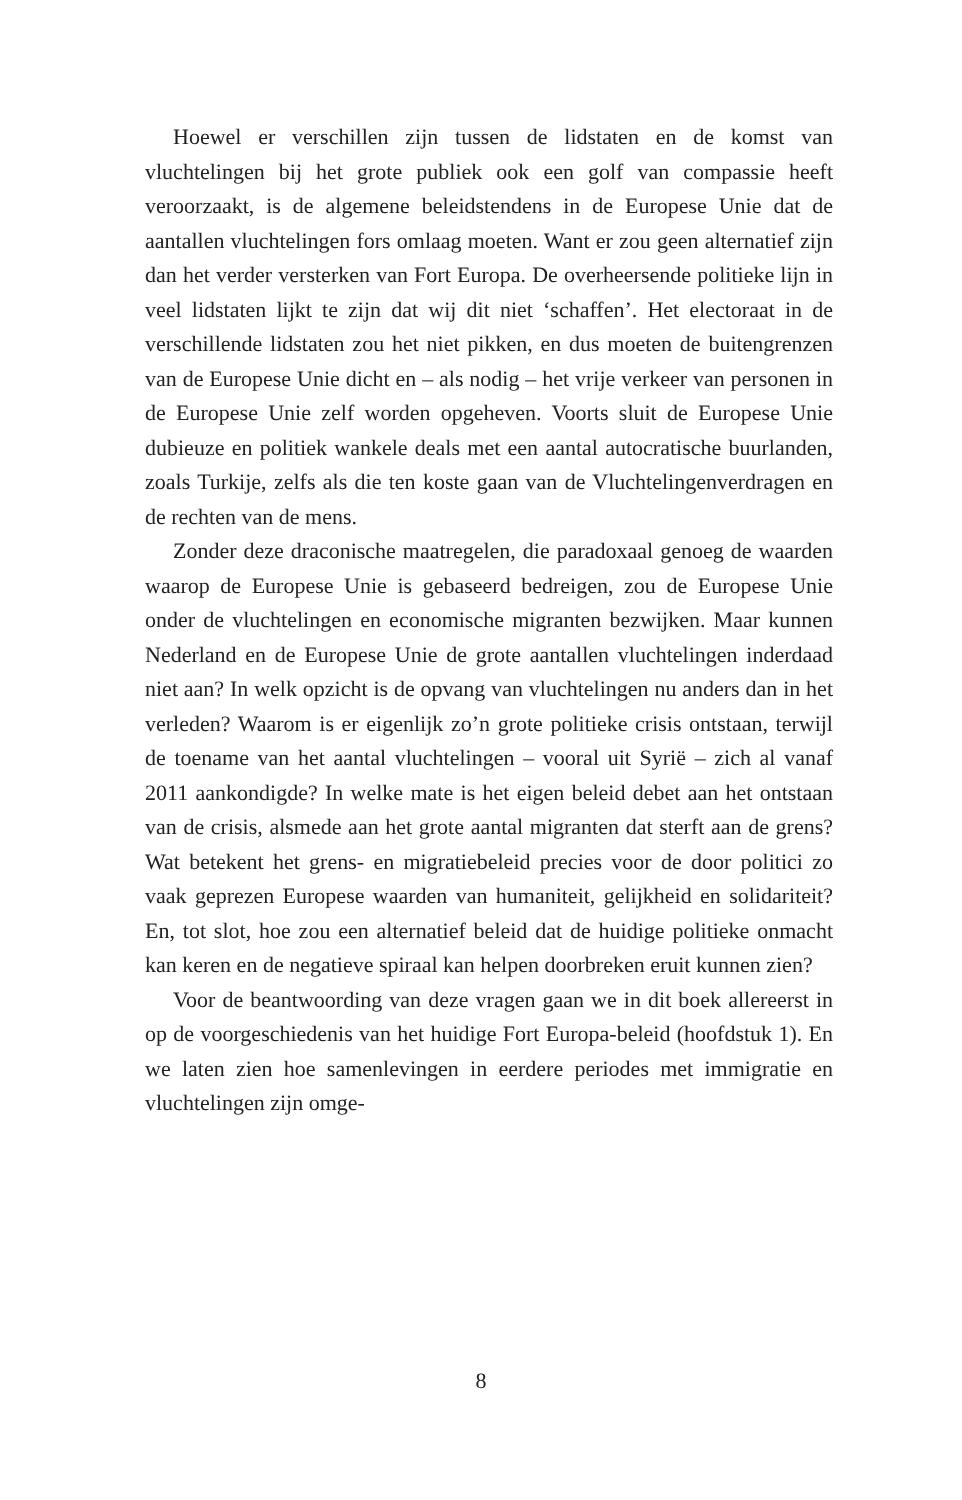Hoewel er verschillen zijn tussen de lidstaten en de komst van vluchtelingen bij het grote publiek ook een golf van compassie heeft veroorzaakt, is de algemene beleidstendens in de Europese Unie dat de aantallen vluchtelingen fors omlaag moeten. Want er zou geen alternatief zijn dan het verder versterken van Fort Europa. De overheersende politieke lijn in veel lidstaten lijkt te zijn dat wij dit niet ‘schaffen’. Het electoraat in de verschillende lidstaten zou het niet pikken, en dus moeten de buitengrenzen van de Europese Unie dicht en – als nodig – het vrije verkeer van personen in de Europese Unie zelf worden opgeheven. Voorts sluit de Europese Unie dubieuze en politiek wankele deals met een aantal autocratische buurlanden, zoals Turkije, zelfs als die ten koste gaan van de Vluchtelingenverdragen en de rechten van de mens.
Zonder deze draconische maatregelen, die paradoxaal genoeg de waarden waarop de Europese Unie is gebaseerd bedreigen, zou de Europese Unie onder de vluchtelingen en economische migranten bezwijken. Maar kunnen Nederland en de Europese Unie de grote aantallen vluchtelingen inderdaad niet aan? In welk opzicht is de opvang van vluchtelingen nu anders dan in het verleden? Waarom is er eigenlijk zo’n grote politieke crisis ontstaan, terwijl de toename van het aantal vluchtelingen – vooral uit Syrië – zich al vanaf 2011 aankondigde? In welke mate is het eigen beleid debet aan het ontstaan van de crisis, alsmede aan het grote aantal migranten dat sterft aan de grens? Wat betekent het grens- en migratiebeleid precies voor de door politici zo vaak geprezen Europese waarden van humaniteit, gelijkheid en solidariteit? En, tot slot, hoe zou een alternatief beleid dat de huidige politieke onmacht kan keren en de negatieve spiraal kan helpen doorbreken eruit kunnen zien?
Voor de beantwoording van deze vragen gaan we in dit boek allereerst in op de voorgeschiedenis van het huidige Fort Europa-beleid (hoofdstuk 1). En we laten zien hoe samenlevingen in eerdere periodes met immigratie en vluchtelingen zijn omge-
8